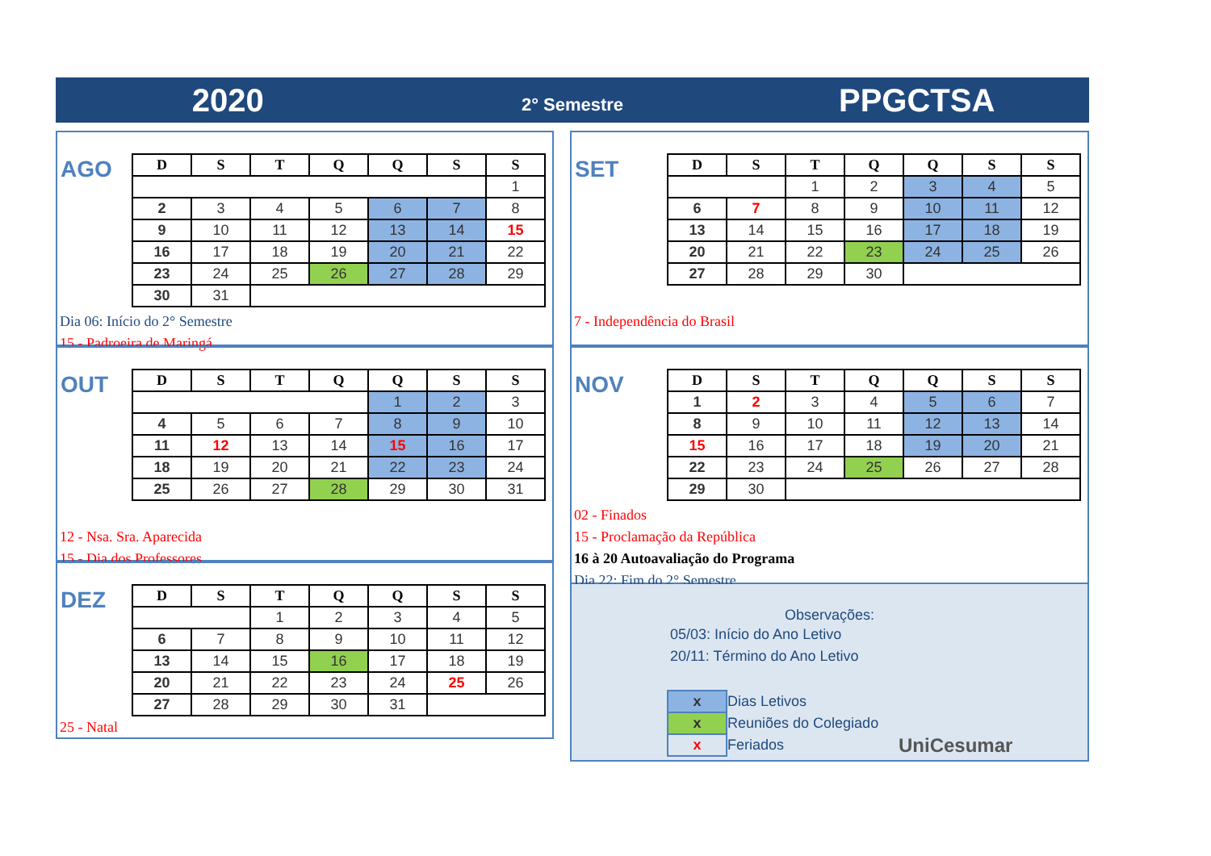2020
2° Semestre
PPGCTSA
AGO
| D | S | T | Q | Q | S | S |
| --- | --- | --- | --- | --- | --- | --- |
| | | | | | | 1 |
| 2 | 3 | 4 | 5 | 6 | 7 | 8 |
| 9 | 10 | 11 | 12 | 13 | 14 | 15 |
| 16 | 17 | 18 | 19 | 20 | 21 | 22 |
| 23 | 24 | 25 | 26 | 27 | 28 | 29 |
| 30 | 31 | | | | | |
Dia 06: Início do 2° Semestre
15 - Padroeira de Maringá
SET
| D | S | T | Q | Q | S | S |
| --- | --- | --- | --- | --- | --- | --- |
| | | 1 | 2 | 3 | 4 | 5 |
| 6 | 7 | 8 | 9 | 10 | 11 | 12 |
| 13 | 14 | 15 | 16 | 17 | 18 | 19 |
| 20 | 21 | 22 | 23 | 24 | 25 | 26 |
| 27 | 28 | 29 | 30 | | | |
7 - Independência do Brasil
OUT
| D | S | T | Q | Q | S | S |
| --- | --- | --- | --- | --- | --- | --- |
| | | | | 1 | 2 | 3 |
| 4 | 5 | 6 | 7 | 8 | 9 | 10 |
| 11 | 12 | 13 | 14 | 15 | 16 | 17 |
| 18 | 19 | 20 | 21 | 22 | 23 | 24 |
| 25 | 26 | 27 | 28 | 29 | 30 | 31 |
12 - Nsa. Sra. Aparecida
15 - Dia dos Professores
NOV
| D | S | T | Q | Q | S | S |
| --- | --- | --- | --- | --- | --- | --- |
| 1 | 2 | 3 | 4 | 5 | 6 | 7 |
| 8 | 9 | 10 | 11 | 12 | 13 | 14 |
| 15 | 16 | 17 | 18 | 19 | 20 | 21 |
| 22 | 23 | 24 | 25 | 26 | 27 | 28 |
| 29 | 30 | | | | | |
02 - Finados
15 - Proclamação da República
16 à 20 Autoavaliação do Programa
Dia 22: Fim do 2° Semestre
DEZ
| D | S | T | Q | Q | S | S |
| --- | --- | --- | --- | --- | --- | --- |
| | | 1 | 2 | 3 | 4 | 5 |
| 6 | 7 | 8 | 9 | 10 | 11 | 12 |
| 13 | 14 | 15 | 16 | 17 | 18 | 19 |
| 20 | 21 | 22 | 23 | 24 | 25 | 26 |
| 27 | 28 | 29 | 30 | 31 | | |
25 - Natal
Observações:
05/03: Início do Ano Letivo
20/11: Término do Ano Letivo
| x | Dias Letivos |
| x | Reuniões do Colegiado |
| x | Feriados |
UniCesumar